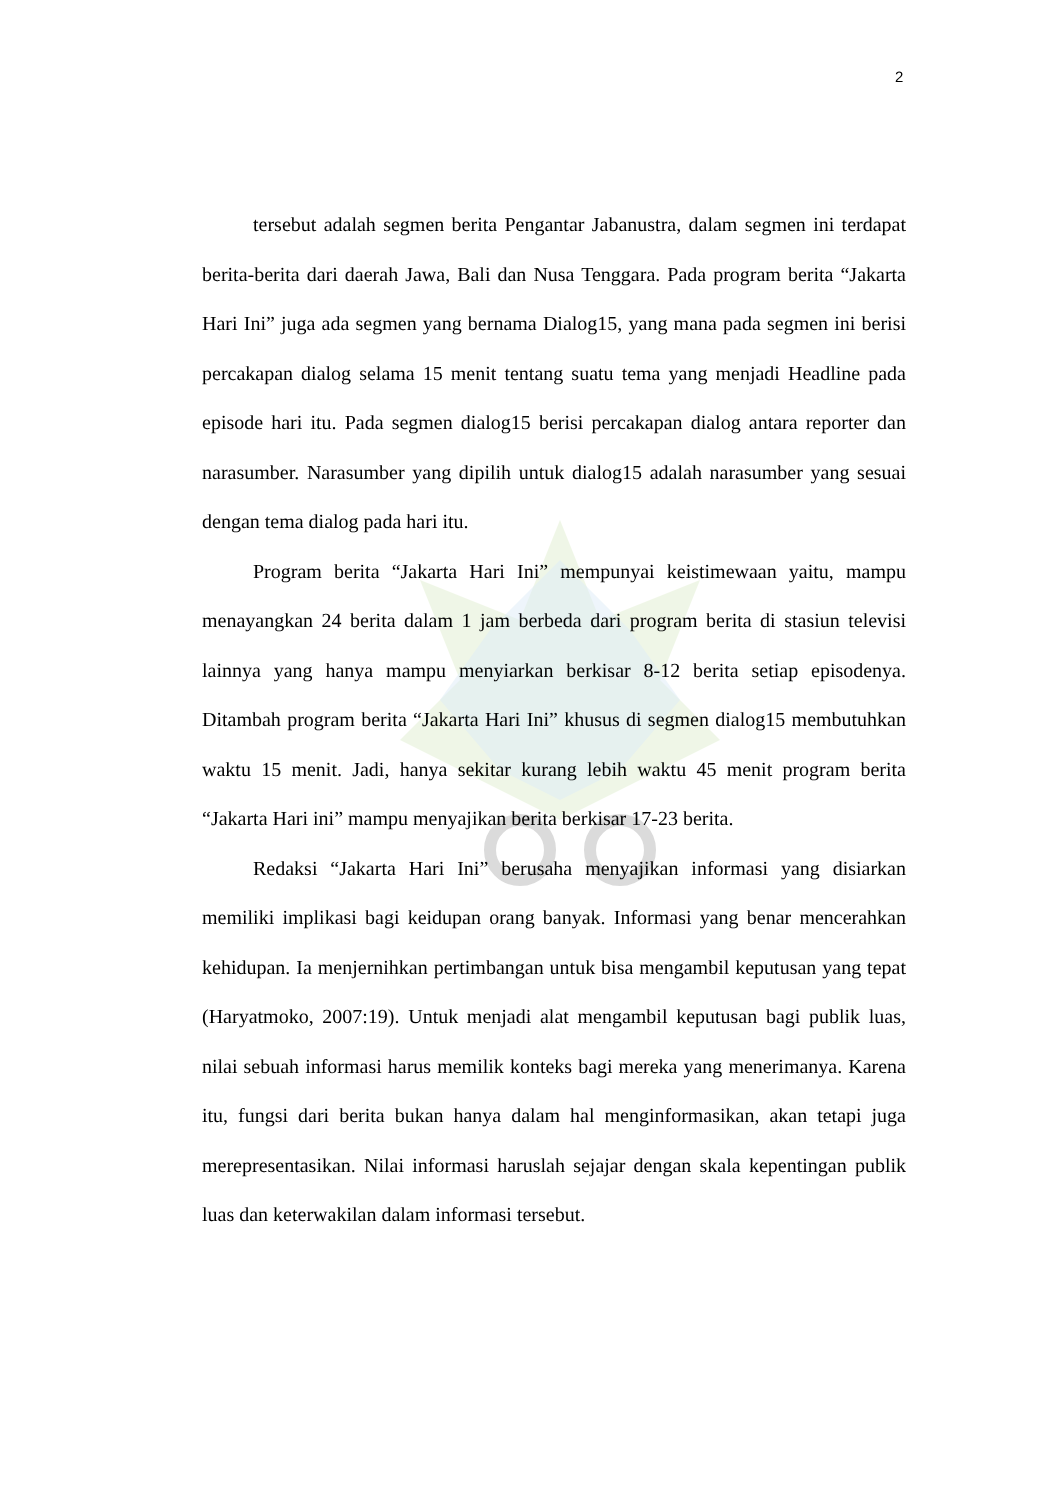2
tersebut adalah segmen berita Pengantar Jabanustra, dalam segmen ini terdapat berita-berita dari daerah Jawa, Bali dan Nusa Tenggara. Pada program berita “Jakarta Hari Ini” juga ada segmen yang bernama Dialog15, yang mana pada segmen ini berisi percakapan dialog selama 15 menit tentang suatu tema yang menjadi Headline pada episode hari itu. Pada segmen dialog15 berisi percakapan dialog antara reporter dan narasumber. Narasumber yang dipilih untuk dialog15 adalah narasumber yang sesuai dengan tema dialog pada hari itu.
Program berita “Jakarta Hari Ini” mempunyai keistimewaan yaitu, mampu menayangkan 24 berita dalam 1 jam berbeda dari program berita di stasiun televisi lainnya yang hanya mampu menyiarkan berkisar 8-12 berita setiap episodenya. Ditambah program berita “Jakarta Hari Ini” khusus di segmen dialog15 membutuhkan waktu 15 menit. Jadi, hanya sekitar kurang lebih waktu 45 menit program berita “Jakarta Hari ini” mampu menyajikan berita berkisar 17-23 berita.
Redaksi “Jakarta Hari Ini” berusaha menyajikan informasi yang disiarkan memiliki implikasi bagi keidupan orang banyak. Informasi yang benar mencerahkan kehidupan. Ia menjernihkan pertimbangan untuk bisa mengambil keputusan yang tepat (Haryatmoko, 2007:19). Untuk menjadi alat mengambil keputusan bagi publik luas, nilai sebuah informasi harus memilik konteks bagi mereka yang menerimanya. Karena itu, fungsi dari berita bukan hanya dalam hal menginformasikan, akan tetapi juga merepresentasikan. Nilai informasi haruslah sejajar dengan skala kepentingan publik luas dan keterwakilan dalam informasi tersebut.